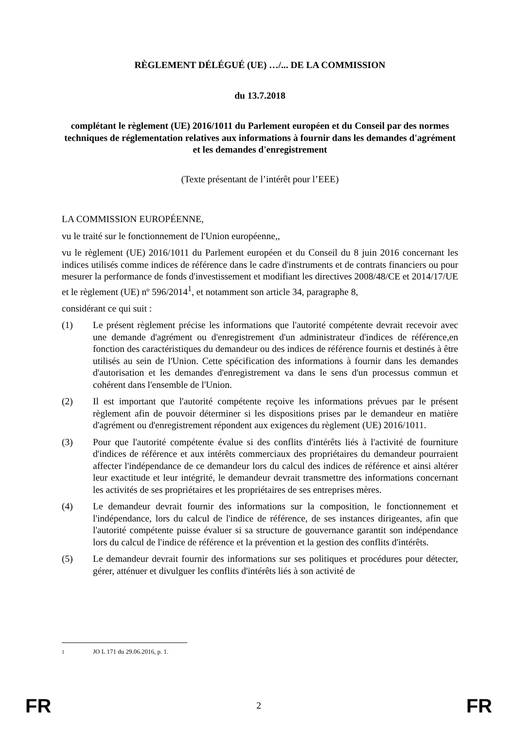RÈGLEMENT DÉLÉGUÉ (UE) …/... DE LA COMMISSION
du 13.7.2018
complétant le règlement (UE) 2016/1011 du Parlement européen et du Conseil par des normes techniques de réglementation relatives aux informations à fournir dans les demandes d'agrément et les demandes d'enregistrement
(Texte présentant de l’intérêt pour l’EEE)
LA COMMISSION EUROPÉENNE,
vu le traité sur le fonctionnement de l'Union européenne,,
vu le règlement (UE) 2016/1011 du Parlement européen et du Conseil du 8 juin 2016 concernant les indices utilisés comme indices de référence dans le cadre d'instruments et de contrats financiers ou pour mesurer la performance de fonds d'investissement et modifiant les directives 2008/48/CE et 2014/17/UE et le règlement (UE) nº 596/2014<sup>1</sup>, et notamment son article 34, paragraphe 8,
considérant ce qui suit :
(1) Le présent règlement précise les informations que l'autorité compétente devrait recevoir avec une demande d'agrément ou d'enregistrement d'un administrateur d'indices de référence,en fonction des caractéristiques du demandeur ou des indices de référence fournis et destinés à être utilisés au sein de l'Union. Cette spécification des informations à fournir dans les demandes d'autorisation et les demandes d'enregistrement va dans le sens d'un processus commun et cohérent dans l'ensemble de l'Union.
(2) Il est important que l'autorité compétente reçoive les informations prévues par le présent règlement afin de pouvoir déterminer si les dispositions prises par le demandeur en matière d'agrément ou d'enregistrement répondent aux exigences du règlement (UE) 2016/1011.
(3) Pour que l'autorité compétente évalue si des conflits d'intérêts liés à l'activité de fourniture d'indices de référence et aux intérêts commerciaux des propriétaires du demandeur pourraient affecter l'indépendance de ce demandeur lors du calcul des indices de référence et ainsi altérer leur exactitude et leur intégrité, le demandeur devrait transmettre des informations concernant les activités de ses propriétaires et les propriétaires de ses entreprises mères.
(4) Le demandeur devrait fournir des informations sur la composition, le fonctionnement et l'indépendance, lors du calcul de l'indice de référence, de ses instances dirigeantes, afin que l'autorité compétente puisse évaluer si sa structure de gouvernance garantit son indépendance lors du calcul de l'indice de référence et la prévention et la gestion des conflits d'intérêts.
(5) Le demandeur devrait fournir des informations sur ses politiques et procédures pour détecter, gérer, atténuer et divulguer les conflits d'intérêts liés à son activité de
<sup>1</sup> JO L 171 du 29.06.2016, p. 1.
FR 2 FR